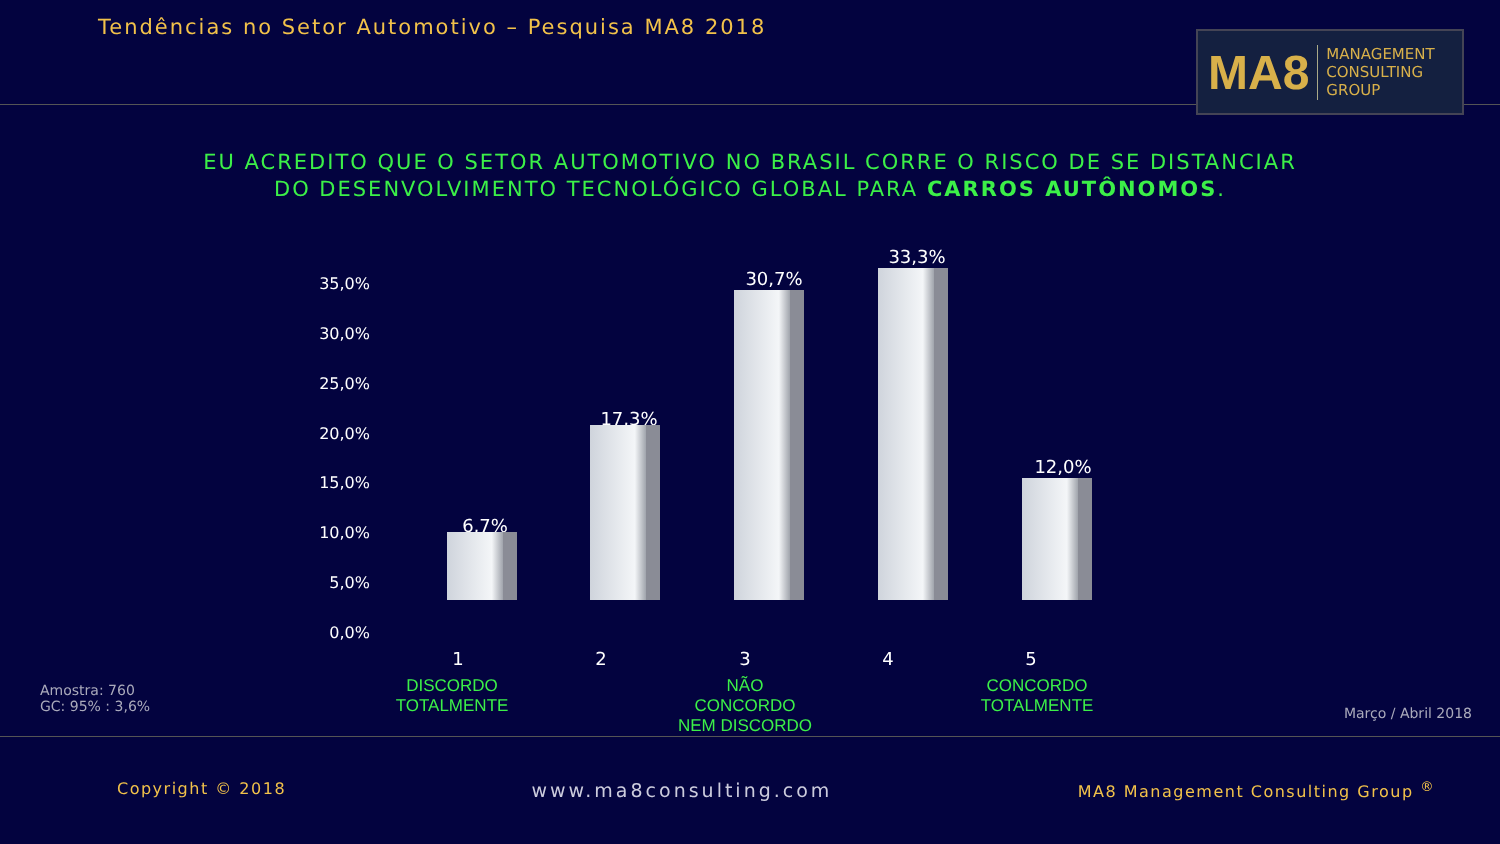Tendências no Setor Automotivo – Pesquisa MA8 2018
MA8 MANAGEMENT
CONSULTING GROUP
EU ACREDITO QUE O SETOR AUTOMOTIVO NO BRASIL CORRE O RISCO DE SE DISTANCIAR
DO DESENVOLVIMENTO TECNOLÓGICO GLOBAL PARA CARROS AUTÔNOMOS.
35,0%
30,0%
25,0%
20,0%
15,0%
10,0%
5,0%
0,0%
6,7%
17,3%
30,7%
33,3%
12,0%
1 2 3 4 5
DISCORDO TOTALMENTE
NÃO CONCORDO NEM DISCORDO
CONCORDO TOTALMENTE
Amostra: 760
GC: 95% : 3,6%
Março / Abril 2018
Copyright © 2018 www.ma8consulting.com MA8 Management Consulting Group <sup>®</sup>